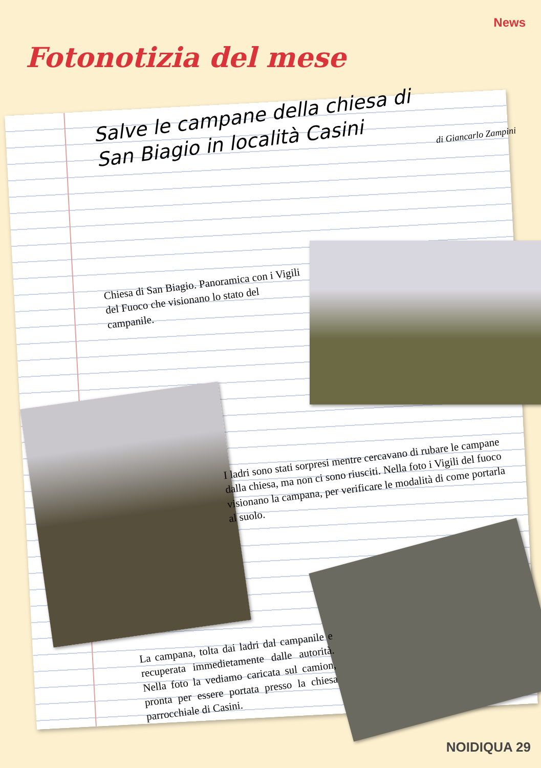News
Fotonotizia del mese
Salve le campane della chiesa di
San Biagio in località Casini
di Giancarlo Zampini
Chiesa di San Biagio. Panoramica con i Vigili del Fuoco che visionano lo stato del campanile.
I ladri sono stati sorpresi mentre cercavano di rubare le campane dalla chiesa, ma non ci sono riusciti. Nella foto i Vigili del fuoco visionano la campana, per verificare le modalità di come portarla al suolo.
La campana, tolta dai ladri dal campanile e recuperata immedietamente dalle autorità. Nella foto la vediamo caricata sul camion, pronta per essere portata presso la chiesa parrocchiale di Casini.
NOIDIQUA 29